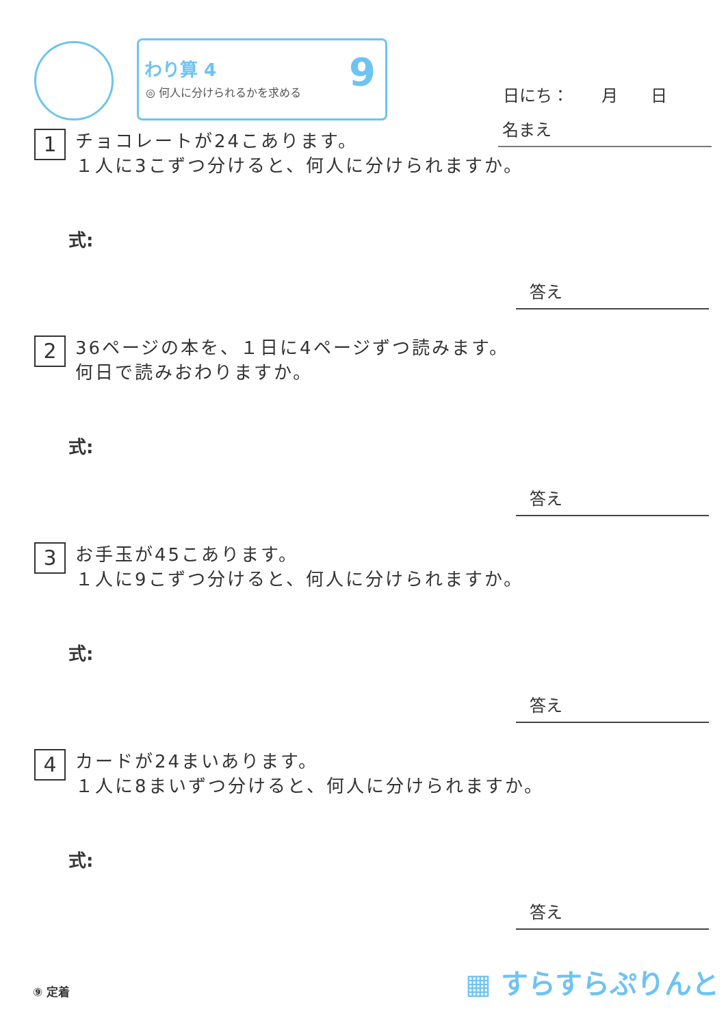わり算 4
◎ 何人に分けられるかを求める
9
日にち：　　月　　日
名まえ
1 チョコレートが24こあります。
１人に3こずつ分けると、何人に分けられますか。
式:
答え
2 36ページの本を、１日に4ページずつ読みます。
何日で読みおわりますか。
式:
答え
3 お手玉が45こあります。
１人に9こずつ分けると、何人に分けられますか。
式:
答え
4 カードが24まいあります。
１人に8まいずつ分けると、何人に分けられますか。
式:
答え
⑨ 定着 ▦ すらすらぷりんと